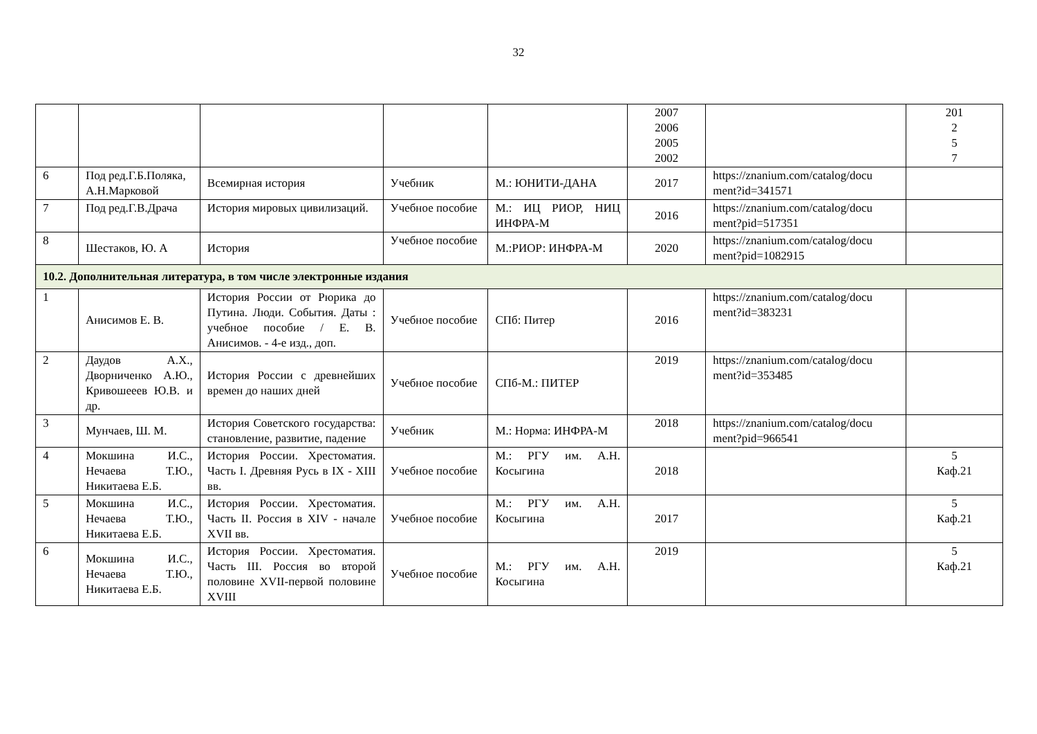32
| | | | | | 2007 2006 2005 2002 | | 201 2 5 7 |
| 6 | Под ред.Г.Б.Поляка, А.Н.Марковой | Всемирная история | Учебник | М.: ЮНИТИ-ДАНА | 2017 | https://znanium.com/catalog/docu ment?id=341571 | |
| 7 | Под ред.Г.В.Драча | История мировых цивилизаций. | Учебное пособие | М.: ИЦ РИОР, НИЦ ИНФРА-М | 2016 | https://znanium.com/catalog/docu ment?pid=517351 | |
| 8 | Шестаков, Ю. А | История | Учебное пособие | М.:РИОР: ИНФРА-М | 2020 | https://znanium.com/catalog/docu ment?pid=1082915 | |
| 10.2. Дополнительная литература, в том числе электронные издания | | | | | | | |
| 1 | Анисимов Е. В. | История России от Рюрика до Путина. Люди. События. Даты : учебное пособие / Е. В. Анисимов. - 4-е изд., доп. | Учебное пособие | СПб: Питер | 2016 | https://znanium.com/catalog/docu ment?id=383231 | |
| 2 | Даудов А.Х., Дворниченко А.Ю., Кривошееев Ю.В. и др. | История России с древнейших времен до наших дней | Учебное пособие | СПб-М.: ПИТЕР | 2019 | https://znanium.com/catalog/docu ment?id=353485 | |
| 3 | Мунчаев, Ш. М. | История Советского государства: становление, развитие, падение | Учебник | М.: Норма: ИНФРА-М | 2018 | https://znanium.com/catalog/docu ment?pid=966541 | |
| 4 | Мокшина И.С., Нечаева Т.Ю., Никитаева Е.Б. | История России. Хрестоматия. Часть I. Древняя Русь в IX - XIII вв. | Учебное пособие | М.: РГУ им. А.Н. Косыгина | 2018 | | 5 Каф.21 |
| 5 | Мокшина И.С., Нечаева Т.Ю., Никитаева Е.Б. | История России. Хрестоматия. Часть II. Россия в XIV - начале XVII вв. | Учебное пособие | М.: РГУ им. А.Н. Косыгина | 2017 | | 5 Каф.21 |
| 6 | Мокшина И.С., Нечаева Т.Ю., Никитаева Е.Б. | История России. Хрестоматия. Часть III. Россия во второй половине XVII-первой половине XVIII | Учебное пособие | М.: РГУ им. А.Н. Косыгина | 2019 | | 5 Каф.21 |